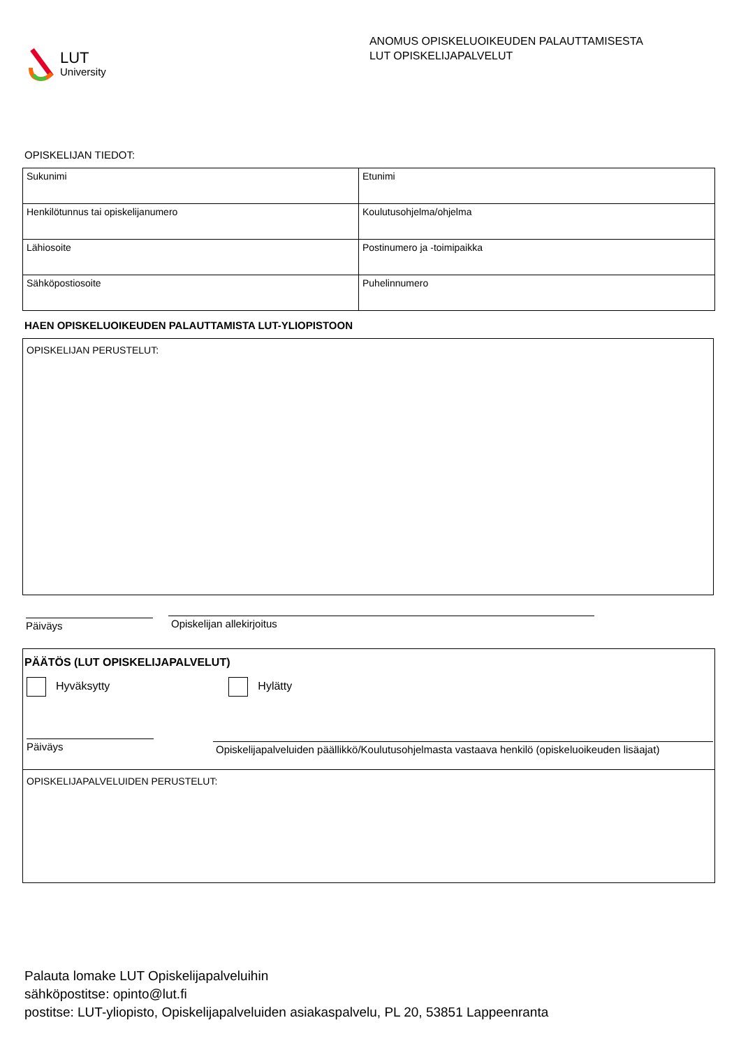LUT
University
ANOMUS OPISKELUOIKEUDEN PALAUTTAMISESTA
LUT OPISKELIJAPALVELUT
OPISKELIJAN TIEDOT:
| Sukunimi | Etunimi |
| Henkilötunnus tai opiskelijanumero | Koulutusohjelma/ohjelma |
| Lähiosoite | Postinumero ja -toimipaikka |
| Sähköpostiosoite | Puhelinnumero |
HAEN OPISKELUOIKEUDEN PALAUTTAMISTA LUT-YLIOPISTOON
OPISKELIJAN PERUSTELUT:
Päiväys
Opiskelijan allekirjoitus
PÄÄTÖS (LUT OPISKELIJAPALVELUT)
Hyväksytty Hylätty
Päiväys
Opiskelijapalveluiden päällikkö/Koulutusohjelmasta vastaava henkilö (opiskeluoikeuden lisäajat)
OPISKELIJAPALVELUIDEN PERUSTELUT:
Palauta lomake LUT Opiskelijapalveluihin
sähköpostitse: opinto@lut.fi
postitse: LUT-yliopisto, Opiskelijapalveluiden asiakaspalvelu, PL 20, 53851 Lappeenranta